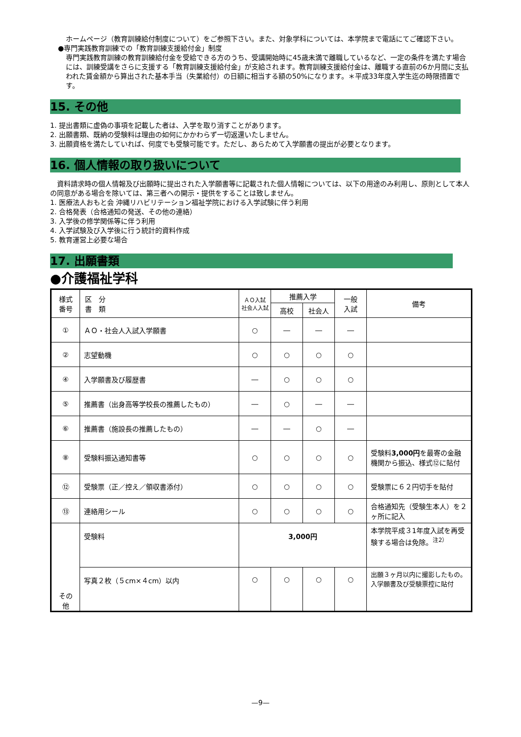ホームページ（教育訓練給付制度について）をご参照下さい。また、対象学科については、本学院まで電話にてご確認下さい。
●専門実践教育訓練での「教育訓練支援給付金」制度
専門実践教育訓練の教育訓練給付金を受給できる方のうち、受講開始時に45歳未満で離職しているなど、一定の条件を満たす場合には、訓練受講をさらに支援する「教育訓練支援給付金」が支給されます。教育訓練支援給付金は、離職する直前の6か月間に支払われた賃金額から算出された基本手当（失業給付）の日額に相当する額の50%になります。＊平成33年度入学生迄の時限措置です。
15. その他
1. 提出書類に虚偽の事項を記載した者は、入学を取り消すことがあります。
2. 出願書類、既納の受験料は理由の如何にかかわらず一切返還いたしません。
3. 出願資格を満たしていれば、何度でも受験可能です。ただし、あらためて入学願書の提出が必要となります。
16. 個人情報の取り扱いについて
　資料請求時の個人情報及び出願時に提出された入学願書等に記載された個人情報については、以下の用途のみ利用し、原則として本人の同意がある場合を除いては、第三者への開示・提供をすることは致しません。
1. 医療法人おもと会 沖縄リハビリテーション福祉学院における入学試験に伴う利用
2. 合格発表（合格通知の発送、その他の連絡）
3. 入学後の修学関係等に伴う利用
4. 入学試験及び入学後に行う統計的資料作成
5. 教育運営上必要な場合
17. 出願書類
●介護福祉学科
| 様式 番号 | 区 分 書 類 | ＡＯ入試 社会人入試 | 推薦入学 | | 一般 入試 | 備考 |
| --- | --- | --- | --- | --- | --- | --- |
| | | | 高校 | 社会人 | | |
| ① | ＡＯ・社会人入試入学願書 | ○ | ― | ― | ― | |
| ② | 志望動機 | ○ | ○ | ○ | ○ | |
| ④ | 入学願書及び履歴書 | ― | ○ | ○ | ○ | |
| ⑤ | 推薦書（出身高等学校長の推薦したもの） | ― | ○ | ― | ― | |
| ⑥ | 推薦書（施設長の推薦したもの） | ― | ― | ○ | ― | |
| ⑧ | 受験料振込通知書等 | ○ | ○ | ○ | ○ | 受験料 3,000円 を最寄の金融機関から振込、様式⑫に貼付 |
| ⑫ | 受験票（正／控え／領収書添付） | ○ | ○ | ○ | ○ | 受験票に６２円切手を貼付 |
| ⑬ | 連絡用シール | ○ | ○ | ○ | ○ | 合格通知先（受験生本人）を２ヶ所に記入 |
| その 他 | 受験料 | 3,000円 | | | | 本学院平成３1年度入試を再受験する場合は免除。<sup>注2）</sup> |
| | 写真２枚（５cm×４cm）以内 | ○ | ○ | ○ | ○ | 出願３ヶ月以内に撮影したもの。入学願書及び受験票控に貼付 |
—9—